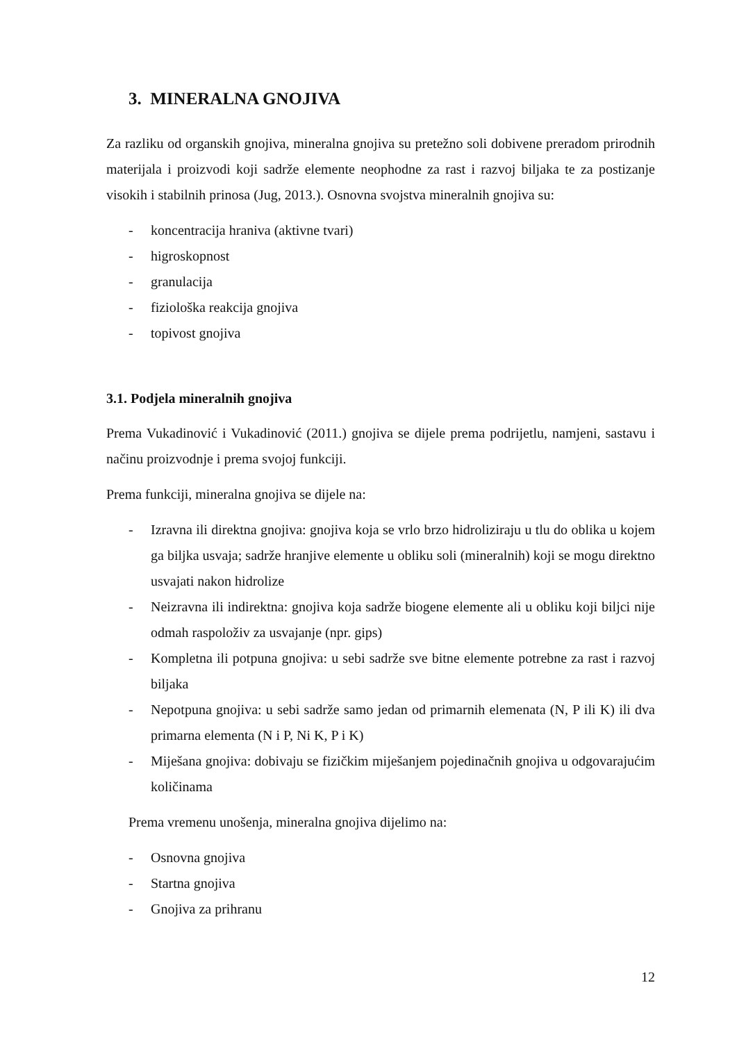3. MINERALNA GNOJIVA
Za razliku od organskih gnojiva, mineralna gnojiva su pretežno soli dobivene preradom prirodnih materijala i proizvodi koji sadrže elemente neophodne za rast i razvoj biljaka te za postizanje visokih i stabilnih prinosa (Jug, 2013.). Osnovna svojstva mineralnih gnojiva su:
- koncentracija hraniva (aktivne tvari)
- higroskopnost
- granulacija
- fiziološka reakcija gnojiva
- topivost gnojiva
3.1. Podjela mineralnih gnojiva
Prema Vukadinović i Vukadinović (2011.) gnojiva se dijele prema podrijetlu, namjeni, sastavu i načinu proizvodnje i prema svojoj funkciji.
Prema funkciji, mineralna gnojiva se dijele na:
- Izravna ili direktna gnojiva: gnojiva koja se vrlo brzo hidroliziraju u tlu do oblika u kojem ga biljka usvaja; sadrže hranjive elemente u obliku soli (mineralnih) koji se mogu direktno usvajati nakon hidrolize
- Neizravna ili indirektna: gnojiva koja sadrže biogene elemente ali u obliku koji biljci nije odmah raspoloživ za usvajanje (npr. gips)
- Kompletna ili potpuna gnojiva: u sebi sadrže sve bitne elemente potrebne za rast i razvoj biljaka
- Nepotpuna gnojiva: u sebi sadrže samo jedan od primarnih elemenata (N, P ili K) ili dva primarna elementa (N i P, Ni K, P i K)
- Miješana gnojiva: dobivaju se fizičkim miješanjem pojedinačnih gnojiva u odgovarajućim količinama
Prema vremenu unošenja, mineralna gnojiva dijelimo na:
- Osnovna gnojiva
- Startna gnojiva
- Gnojiva za prihranu
12